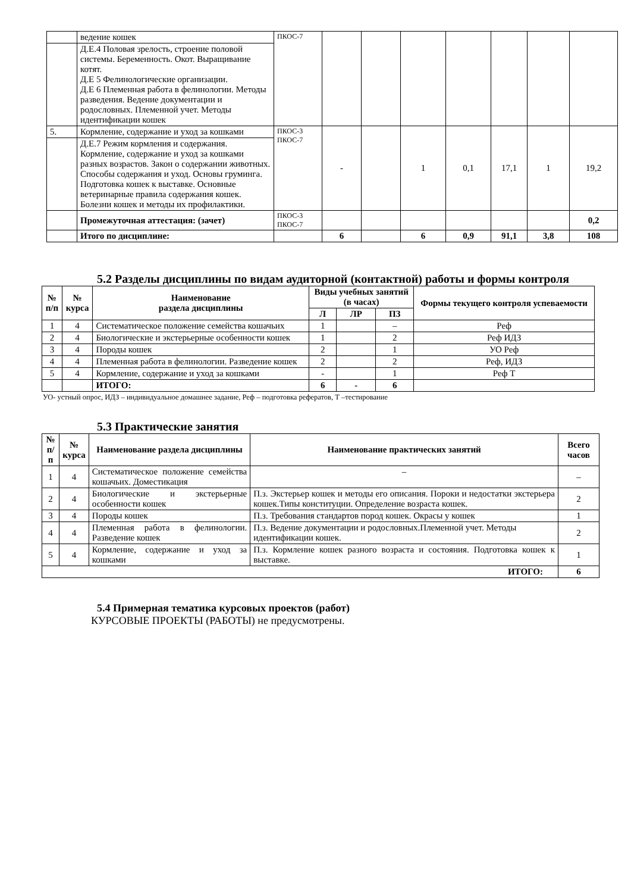| | ведение кошек | ПКОС-7 | | | | | | | |
| | Д.Е.4 Половая зрелость, строение половой системы. Беременность. Окот. Выращивание котят. Д.Е 5 Фелинологические организации. Д.Е 6 Племенная работа в фелинологии. Методы разведения. Ведение документации и родословных. Племенной учет. Методы идентификации кошек | | | | | | | | |
| 5. | Кормление, содержание и уход за кошками | ПКОС-3 ПКОС-7 | - | | 1 | 0,1 | 17,1 | 1 | 19,2 |
| | Д.Е.7 Режим кормления и содержания. Кормление, содержание и уход за кошками разных возрастов. Закон о содержании животных. Способы содержания и уход. Основы груминга. Подготовка кошек к выставке. Основные ветеринарные правила содержания кошек. Болезни кошек и методы их профилактики. | | | | | | | | |
| | Промежуточная аттестация: (зачет) | ПКОС-3 ПКОС-7 | | | | | | | 0,2 |
| | Итого по дисциплине: | | 6 | | 6 | 0,9 | 91,1 | 3,8 | 108 |
5.2 Разделы дисциплины по видам аудиторной (контактной) работы и формы контроля
| № п/п | № курса | Наименование раздела дисциплины | Виды учебных занятий (в часах) | | | Формы текущего контроля успеваемости |
| --- | --- | --- | --- | --- | --- | --- |
| | | | Л | ЛР | ПЗ | |
| 1 | 4 | Систематическое положение семейства кошачьих | 1 | | – | Реф |
| 2 | 4 | Биологические и экстерьерные особенности кошек | 1 | | 2 | Реф ИДЗ |
| 3 | 4 | Породы кошек | 2 | | 1 | УО Реф |
| 4 | 4 | Племенная работа в фелинологии. Разведение кошек | 2 | | 2 | Реф, ИДЗ |
| 5 | 4 | Кормление, содержание и уход за кошками | - | | 1 | Реф Т |
| | | ИТОГО: | 6 | - | 6 | |
УО- устный опрос, ИДЗ – индивидуальное домашнее задание, Реф – подготовка рефератов, Т –тестирование
5.3 Практические занятия
| № п/п | № курса | Наименование раздела дисциплины | Наименование практических занятий | Всего часов |
| --- | --- | --- | --- | --- |
| 1 | 4 | Систематическое положение семейства кошачьих. Доместикация | – | – |
| 2 | 4 | Биологические и экстерьерные особенности кошек | П.з. Экстерьер кошек и методы его описания. Пороки и недостатки экстерьера кошек.Типы конституции. Определение возраста кошек. | 2 |
| 3 | 4 | Породы кошек | П.з. Требования стандартов пород кошек. Окрасы у кошек | 1 |
| 4 | 4 | Племенная работа в фелинологии. Разведение кошек | П.з. Ведение документации и родословных.Племенной учет. Методы идентификации кошек. | 2 |
| 5 | 4 | Кормление, содержание и уход за кошками | П.з. Кормление кошек разного возраста и состояния. Подготовка кошек к выставке. | 1 |
| ИТОГО: | | | | 6 |
5.4 Примерная тематика курсовых проектов (работ)
КУРСОВЫЕ ПРОЕКТЫ (РАБОТЫ) не предусмотрены.